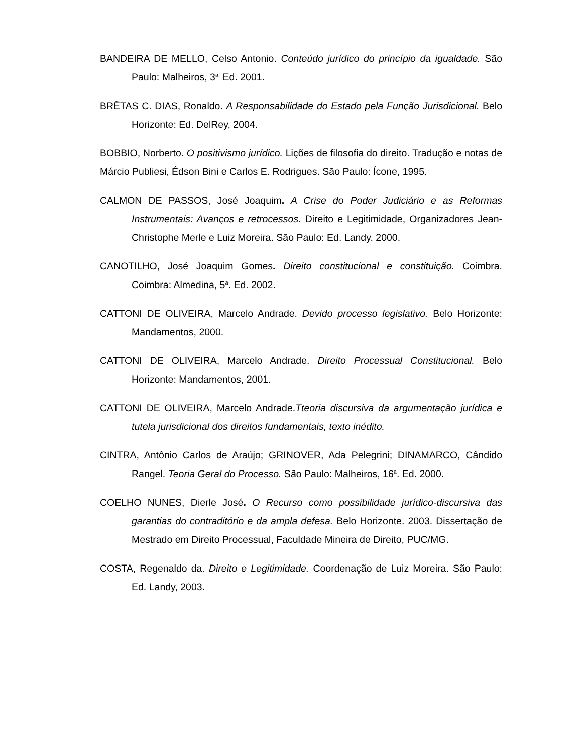BANDEIRA DE MELLO, Celso Antonio. Conteúdo jurídico do princípio da igualdade. São Paulo: Malheiros, 3<sup>a.</sup> Ed. 2001.
BRÊTAS C. DIAS, Ronaldo. A Responsabilidade do Estado pela Função Jurisdicional. Belo Horizonte: Ed. DelRey, 2004.
BOBBIO, Norberto. O positivismo jurídico. Lições de filosofia do direito. Tradução e notas de Márcio Publiesi, Édson Bini e Carlos E. Rodrigues. São Paulo: Ícone, 1995.
CALMON DE PASSOS, José Joaquim. A Crise do Poder Judiciário e as Reformas Instrumentais: Avanços e retrocessos. Direito e Legitimidade, Organizadores Jean-Christophe Merle e Luiz Moreira. São Paulo: Ed. Landy. 2000.
CANOTILHO, José Joaquim Gomes. Direito constitucional e constituição. Coimbra. Coimbra: Almedina, 5<sup>a</sup>. Ed. 2002.
CATTONI DE OLIVEIRA, Marcelo Andrade. Devido processo legislativo. Belo Horizonte: Mandamentos, 2000.
CATTONI DE OLIVEIRA, Marcelo Andrade. Direito Processual Constitucional. Belo Horizonte: Mandamentos, 2001.
CATTONI DE OLIVEIRA, Marcelo Andrade.Tteoria discursiva da argumentação jurídica e tutela jurisdicional dos direitos fundamentais, texto inédito.
CINTRA, Antônio Carlos de Araújo; GRINOVER, Ada Pelegrini; DINAMARCO, Cândido Rangel. Teoria Geral do Processo. São Paulo: Malheiros, 16<sup>a</sup>. Ed. 2000.
COELHO NUNES, Dierle José. O Recurso como possibilidade jurídico-discursiva das garantias do contraditório e da ampla defesa. Belo Horizonte. 2003. Dissertação de Mestrado em Direito Processual, Faculdade Mineira de Direito, PUC/MG.
COSTA, Regenaldo da. Direito e Legitimidade. Coordenação de Luiz Moreira. São Paulo: Ed. Landy, 2003.